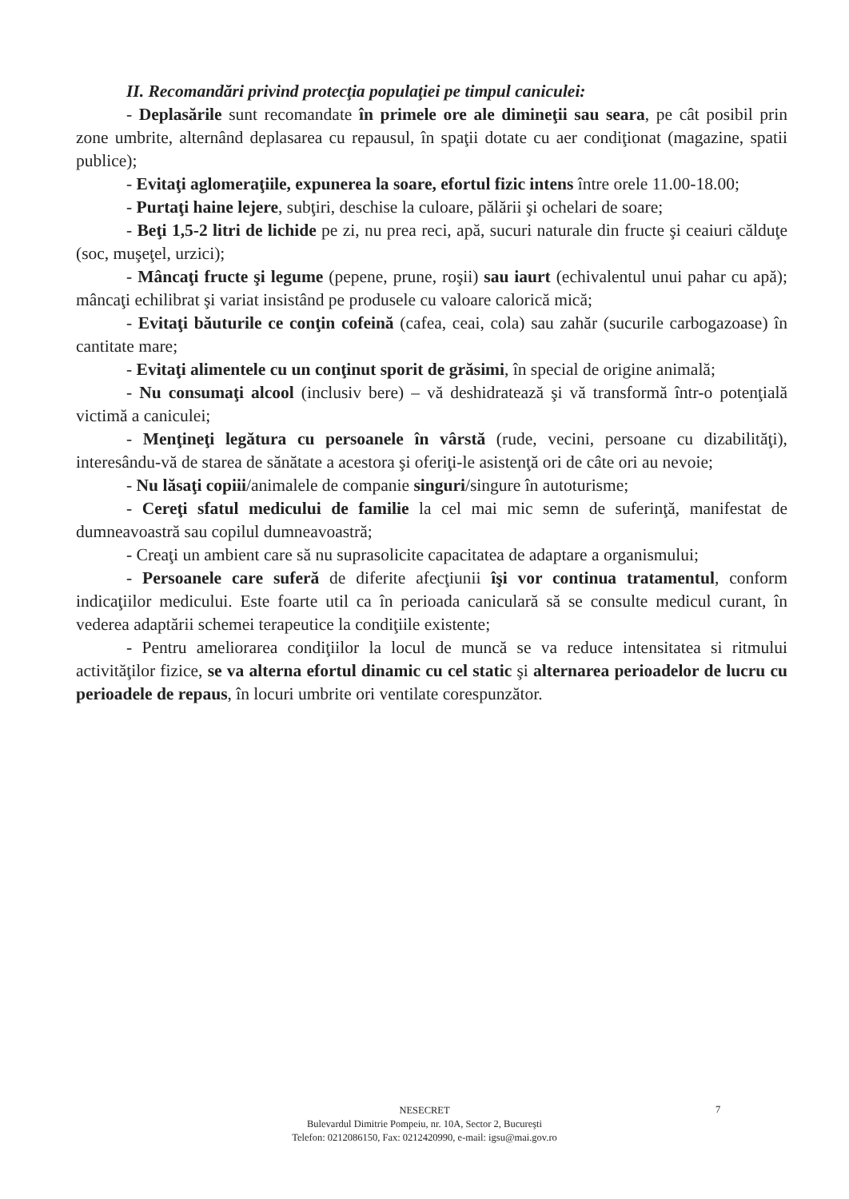II. Recomandări privind protecţia populaţiei pe timpul caniculei:
- Deplasările sunt recomandate în primele ore ale dimineţii sau seara, pe cât posibil prin zone umbrite, alternând deplasarea cu repausul, în spaţii dotate cu aer condiţionat (magazine, spatii publice);
- Evitaţi aglomeraţiile, expunerea la soare, efortul fizic intens între orele 11.00-18.00;
- Purtaţi haine lejere, subţiri, deschise la culoare, pălării şi ochelari de soare;
- Beţi 1,5-2 litri de lichide pe zi, nu prea reci, apă, sucuri naturale din fructe şi ceaiuri călduţe (soc, muşeţel, urzici);
- Mâncaţi fructe şi legume (pepene, prune, roşii) sau iaurt (echivalentul unui pahar cu apă); mâncaţi echilibrat şi variat insistând pe produsele cu valoare calorică mică;
- Evitaţi băuturile ce conţin cofeină (cafea, ceai, cola) sau zahăr (sucurile carbogazoase) în cantitate mare;
- Evitaţi alimentele cu un conţinut sporit de grăsimi, în special de origine animală;
- Nu consumaţi alcool (inclusiv bere) – vă deshidratează şi vă transformă într-o potenţială victimă a caniculei;
- Menţineţi legătura cu persoanele în vârstă (rude, vecini, persoane cu dizabilităţi), interesându-vă de starea de sănătate a acestora şi oferiţi-le asistenţă ori de câte ori au nevoie;
- Nu lăsaţi copiii/animalele de companie singuri/singure în autoturisme;
- Cereţi sfatul medicului de familie la cel mai mic semn de suferinţă, manifestat de dumneavoastră sau copilul dumneavoastră;
- Creaţi un ambient care să nu suprasolicite capacitatea de adaptare a organismului;
- Persoanele care suferă de diferite afecţiunii îşi vor continua tratamentul, conform indicaţiilor medicului. Este foarte util ca în perioada caniculară să se consulte medicul curant, în vederea adaptării schemei terapeutice la condiţiile existente;
- Pentru ameliorarea condiţiilor la locul de muncă se va reduce intensitatea si ritmului activităţilor fizice, se va alterna efortul dinamic cu cel static şi alternarea perioadelor de lucru cu perioadele de repaus, în locuri umbrite ori ventilate corespunzător.
NESECRET
Bulevardul Dimitrie Pompeiu, nr. 10A, Sector 2, Bucureşti
Telefon: 0212086150, Fax: 0212420990, e-mail: igsu@mai.gov.ro
7